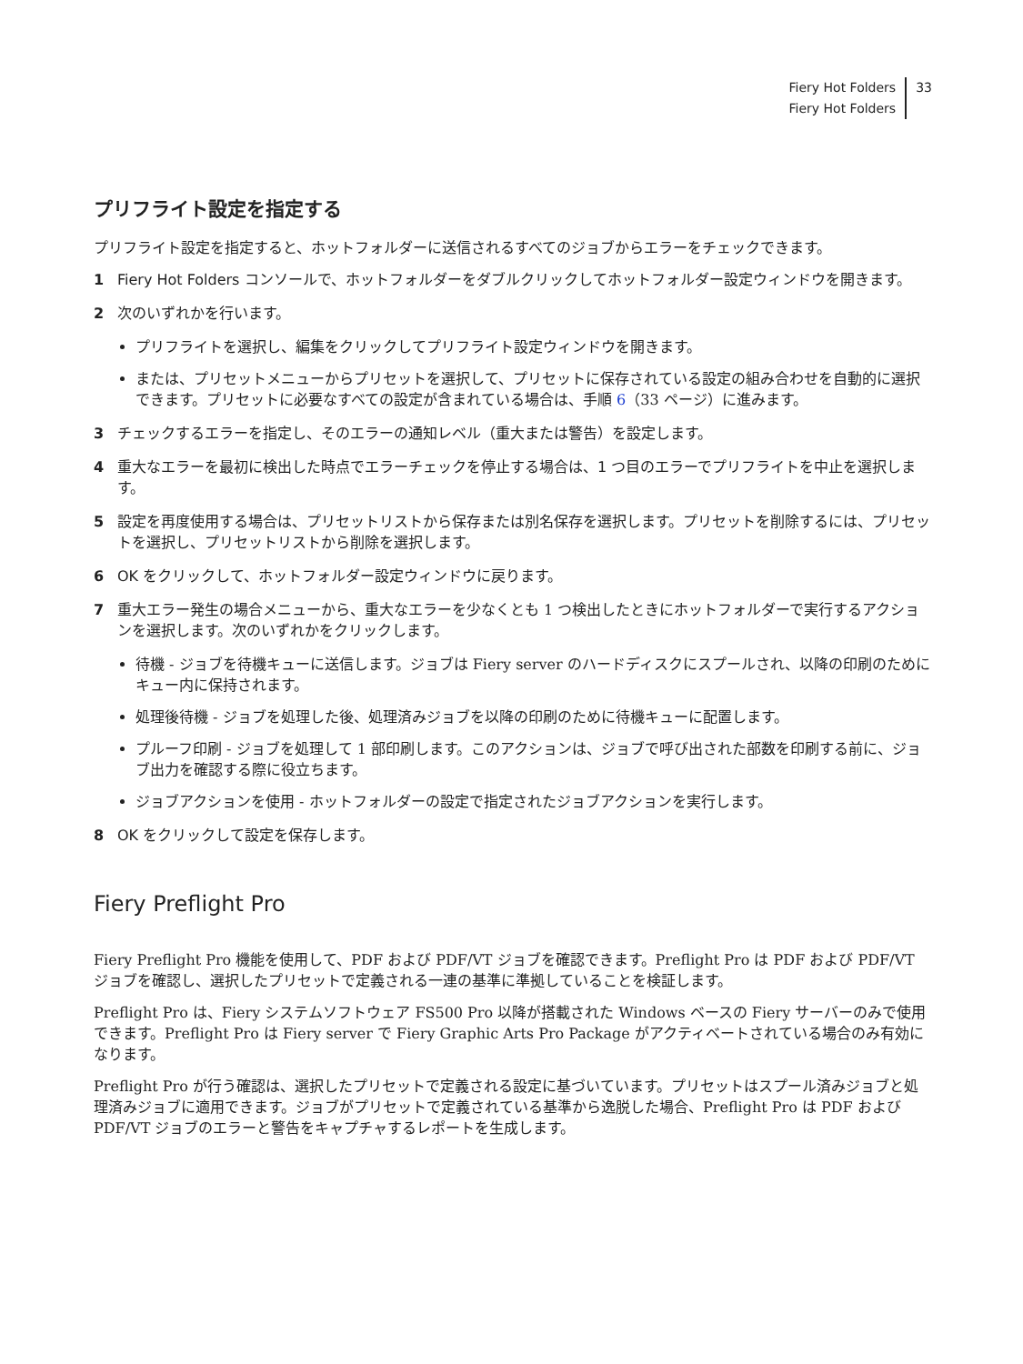Fiery Hot Folders
Fiery Hot Folders
33
プリフライト設定を指定する
プリフライト設定を指定すると、ホットフォルダーに送信されるすべてのジョブからエラーをチェックできます。
1 Fiery Hot Folders コンソールで、ホットフォルダーをダブルクリックしてホットフォルダー設定ウィンドウを開きます。
2 次のいずれかを行います。
プリフライトを選択し、編集をクリックしてプリフライト設定ウィンドウを開きます。
または、プリセットメニューからプリセットを選択して、プリセットに保存されている設定の組み合わせを自動的に選択できます。プリセットに必要なすべての設定が含まれている場合は、手順 6（33 ページ）に進みます。
3 チェックするエラーを指定し、そのエラーの通知レベル（重大または警告）を設定します。
4 重大なエラーを最初に検出した時点でエラーチェックを停止する場合は、1 つ目のエラーでプリフライトを中止を選択します。
5 設定を再度使用する場合は、プリセットリストから保存または別名保存を選択します。プリセットを削除するには、プリセットを選択し、プリセットリストから削除を選択します。
6 OK をクリックして、ホットフォルダー設定ウィンドウに戻ります。
7 重大エラー発生の場合メニューから、重大なエラーを少なくとも 1 つ検出したときにホットフォルダーで実行するアクションを選択します。次のいずれかをクリックします。
待機 - ジョブを待機キューに送信します。ジョブは Fiery server のハードディスクにスプールされ、以降の印刷のためにキュー内に保持されます。
処理後待機 - ジョブを処理した後、処理済みジョブを以降の印刷のために待機キューに配置します。
プルーフ印刷 - ジョブを処理して 1 部印刷します。このアクションは、ジョブで呼び出された部数を印刷する前に、ジョブ出力を確認する際に役立ちます。
ジョブアクションを使用 - ホットフォルダーの設定で指定されたジョブアクションを実行します。
8 OK をクリックして設定を保存します。
Fiery Preflight Pro
Fiery Preflight Pro 機能を使用して、PDF および PDF/VT ジョブを確認できます。Preflight Pro は PDF および PDF/VT ジョブを確認し、選択したプリセットで定義される一連の基準に準拠していることを検証します。
Preflight Pro は、Fiery システムソフトウェア FS500 Pro 以降が搭載された Windows ベースの Fiery サーバーのみで使用できます。Preflight Pro は Fiery server で Fiery Graphic Arts Pro Package がアクティベートされている場合のみ有効になります。
Preflight Pro が行う確認は、選択したプリセットで定義される設定に基づいています。プリセットはスプール済みジョブと処理済みジョブに適用できます。ジョブがプリセットで定義されている基準から逸脱した場合、Preflight Pro は PDF および PDF/VT ジョブのエラーと警告をキャプチャするレポートを生成します。